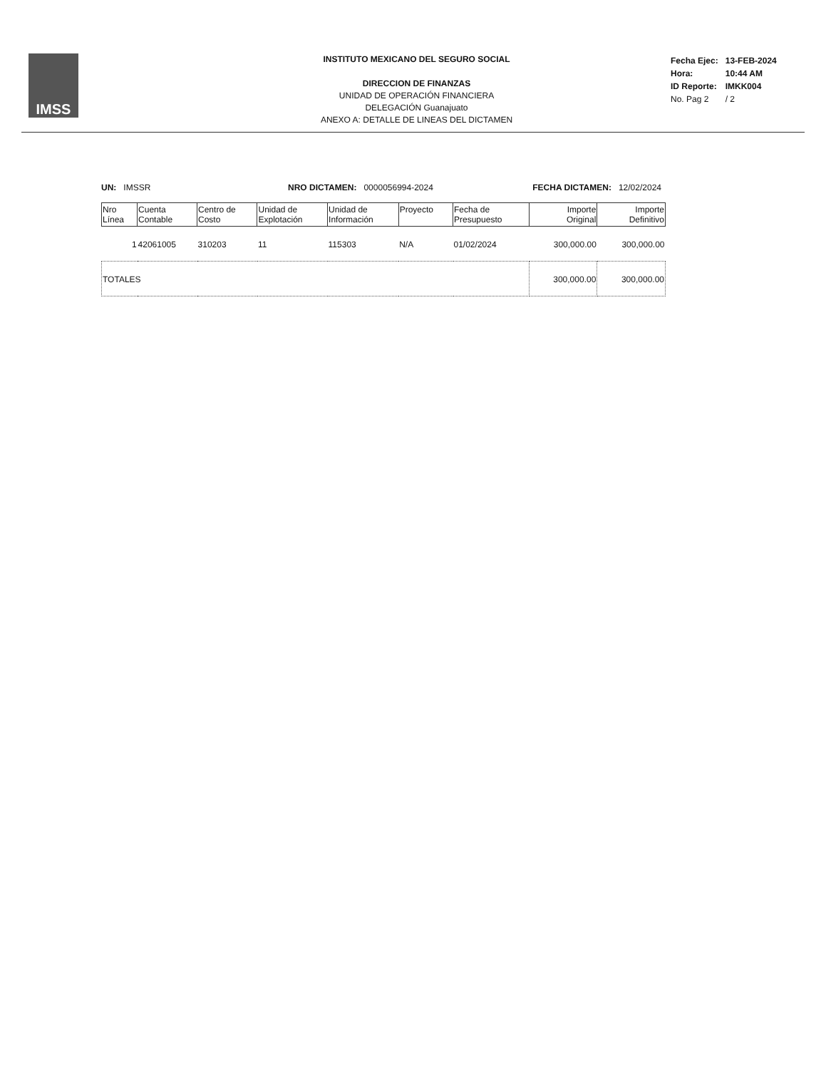IMSS
INSTITUTO MEXICANO DEL SEGURO SOCIAL
DIRECCION DE FINANZAS
UNIDAD DE OPERACIÓN FINANCIERA
DELEGACIÓN Guanajuato
ANEXO A: DETALLE DE LINEAS DEL DICTAMEN
| Fecha Ejec: | 13-FEB-2024 |
| Hora: | 10:44 AM |
| ID Reporte: | IMKK004 |
| No. Pag 2 | / 2 |
UN: IMSSR NRO DICTAMEN: 0000056994-2024
FECHA DICTAMEN: 12/02/2024
| Nro Línea | Cuenta Contable | Centro de Costo | Unidad de Explotación | Unidad de Información | Proyecto | Fecha de Presupuesto | Importe Original | Importe Definitivo |
| --- | --- | --- | --- | --- | --- | --- | --- | --- |
| 1 | 42061005 | 310203 | 11 | 115303 | N/A | 01/02/2024 | 300,000.00 | 300,000.00 |
| TOTALES | | | | | | | 300,000.00 | 300,000.00 |